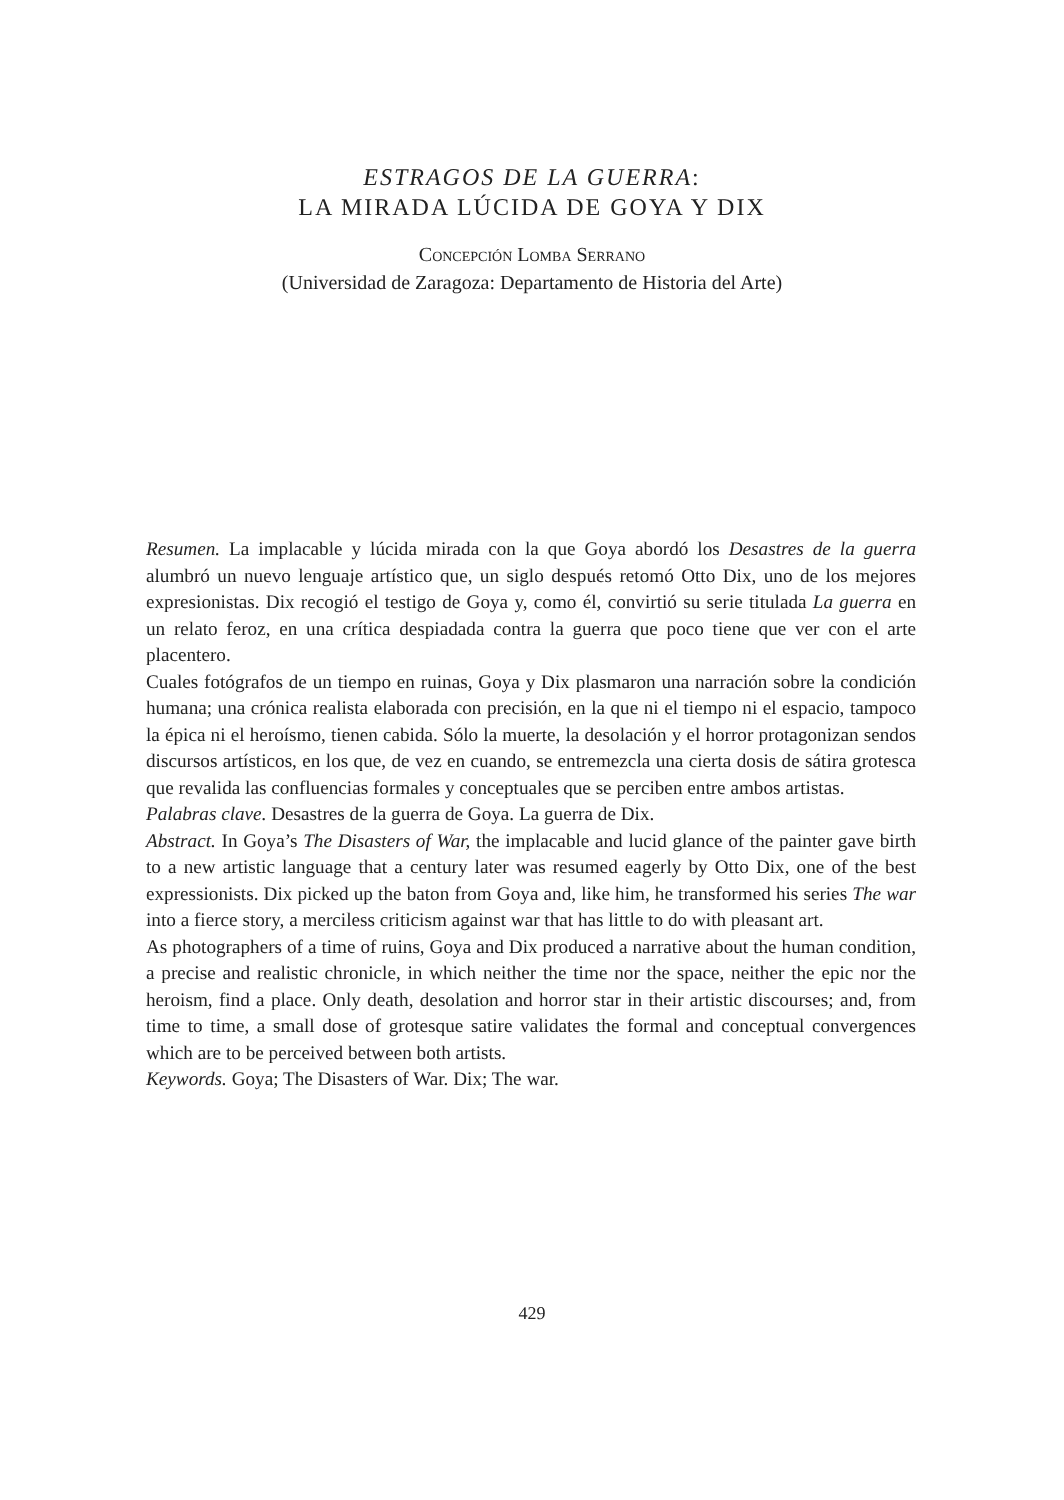ESTRAGOS DE LA GUERRA:
LA MIRADA LÚCIDA DE GOYA Y DIX
Concepción Lomba Serrano
(Universidad de Zaragoza: Departamento de Historia del Arte)
Resumen. La implacable y lúcida mirada con la que Goya abordó los Desastres de la guerra alumbró un nuevo lenguaje artístico que, un siglo después retomó Otto Dix, uno de los mejores expresionistas. Dix recogió el testigo de Goya y, como él, convirtió su serie titulada La guerra en un relato feroz, en una crítica despiadada contra la guerra que poco tiene que ver con el arte placentero.
Cuales fotógrafos de un tiempo en ruinas, Goya y Dix plasmaron una narración sobre la condición humana; una crónica realista elaborada con precisión, en la que ni el tiempo ni el espacio, tampoco la épica ni el heroísmo, tienen cabida. Sólo la muerte, la desolación y el horror protagonizan sendos discursos artísticos, en los que, de vez en cuando, se entremezcla una cierta dosis de sátira grotesca que revalida las confluencias formales y conceptuales que se perciben entre ambos artistas.
Palabras clave. Desastres de la guerra de Goya. La guerra de Dix.
Abstract. In Goya’s The Disasters of War, the implacable and lucid glance of the painter gave birth to a new artistic language that a century later was resumed eagerly by Otto Dix, one of the best expressionists. Dix picked up the baton from Goya and, like him, he transformed his series The war into a fierce story, a merciless criticism against war that has little to do with pleasant art.
As photographers of a time of ruins, Goya and Dix produced a narrative about the human condition, a precise and realistic chronicle, in which neither the time nor the space, neither the epic nor the heroism, find a place. Only death, desolation and horror star in their artistic discourses; and, from time to time, a small dose of grotesque satire validates the formal and conceptual convergences which are to be perceived between both artists.
Keywords. Goya; The Disasters of War. Dix; The war.
429